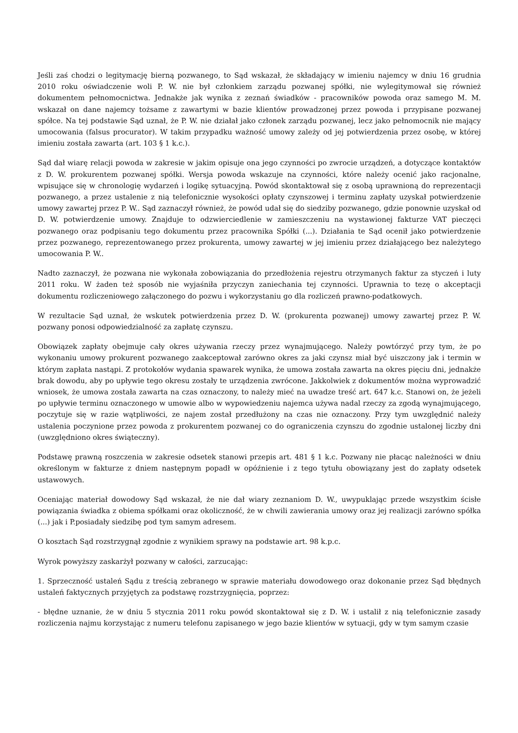Jeśli zaś chodzi o legitymację bierną pozwanego, to Sąd wskazał, że składający w imieniu najemcy w dniu 16 grudnia 2010 roku oświadczenie woli P. W. nie był członkiem zarządu pozwanej spółki, nie wylegitymował się również dokumentem pełnomocnictwa. Jednakże jak wynika z zeznań świadków - pracowników powoda oraz samego M. M. wskazał on dane najemcy tożsame z zawartymi w bazie klientów prowadzonej przez powoda i przypisane pozwanej spółce. Na tej podstawie Sąd uznał, że P. W. nie działał jako członek zarządu pozwanej, lecz jako pełnomocnik nie mający umocowania (falsus procurator). W takim przypadku ważność umowy zależy od jej potwierdzenia przez osobę, w której imieniu została zawarta (art. 103 § 1 k.c.).
Sąd dał wiarę relacji powoda w zakresie w jakim opisuje ona jego czynności po zwrocie urządzeń, a dotyczące kontaktów z D. W. prokurentem pozwanej spółki. Wersja powoda wskazuje na czynności, które należy ocenić jako racjonalne, wpisujące się w chronologię wydarzeń i logikę sytuacyjną. Powód skontaktował się z osobą uprawnioną do reprezentacji pozwanego, a przez ustalenie z nią telefonicznie wysokości opłaty czynszowej i terminu zapłaty uzyskał potwierdzenie umowy zawartej przez P. W.. Sąd zaznaczył również, że powód udał się do siedziby pozwanego, gdzie ponownie uzyskał od D. W. potwierdzenie umowy. Znajduje to odzwierciedlenie w zamieszczeniu na wystawionej fakturze VAT pieczęci pozwanego oraz podpisaniu tego dokumentu przez pracownika Spółki (...). Działania te Sąd ocenił jako potwierdzenie przez pozwanego, reprezentowanego przez prokurenta, umowy zawartej w jej imieniu przez działającego bez należytego umocowania P. W..
Nadto zaznaczył, że pozwana nie wykonała zobowiązania do przedłożenia rejestru otrzymanych faktur za styczeń i luty 2011 roku. W żaden też sposób nie wyjaśniła przyczyn zaniechania tej czynności. Uprawnia to tezę o akceptacji dokumentu rozliczeniowego załączonego do pozwu i wykorzystaniu go dla rozliczeń prawno-podatkowych.
W rezultacie Sąd uznał, że wskutek potwierdzenia przez D. W. (prokurenta pozwanej) umowy zawartej przez P. W. pozwany ponosi odpowiedzialność za zapłatę czynszu.
Obowiązek zapłaty obejmuje cały okres używania rzeczy przez wynajmującego. Należy powtórzyć przy tym, że po wykonaniu umowy prokurent pozwanego zaakceptował zarówno okres za jaki czynsz miał być uiszczony jak i termin w którym zapłata nastąpi. Z protokołów wydania spawarek wynika, że umowa została zawarta na okres pięciu dni, jednakże brak dowodu, aby po upływie tego okresu zostały te urządzenia zwrócone. Jakkolwiek z dokumentów można wyprowadzić wniosek, że umowa została zawarta na czas oznaczony, to należy mieć na uwadze treść art. 647 k.c. Stanowi on, że jeżeli po upływie terminu oznaczonego w umowie albo w wypowiedzeniu najemca używa nadal rzeczy za zgodą wynajmującego, poczytuje się w razie wątpliwości, ze najem został przedłużony na czas nie oznaczony. Przy tym uwzględnić należy ustalenia poczynione przez powoda z prokurentem pozwanej co do ograniczenia czynszu do zgodnie ustalonej liczby dni (uwzględniono okres świąteczny).
Podstawę prawną roszczenia w zakresie odsetek stanowi przepis art. 481 § 1 k.c. Pozwany nie płacąc należności w dniu określonym w fakturze z dniem następnym popadł w opóźnienie i z tego tytułu obowiązany jest do zapłaty odsetek ustawowych.
Oceniając materiał dowodowy Sąd wskazał, że nie dał wiary zeznaniom D. W., uwypuklając przede wszystkim ścisłe powiązania świadka z obiema spółkami oraz okoliczność, że w chwili zawierania umowy oraz jej realizacji zarówno spółka (...) jak i P.posiadały siedzibę pod tym samym adresem.
O kosztach Sąd rozstrzygnął zgodnie z wynikiem sprawy na podstawie art. 98 k.p.c.
Wyrok powyższy zaskarżył pozwany w całości, zarzucając:
1. Sprzeczność ustaleń Sądu z treścią zebranego w sprawie materiału dowodowego oraz dokonanie przez Sąd błędnych ustaleń faktycznych przyjętych za podstawę rozstrzygnięcia, poprzez:
- błędne uznanie, że w dniu 5 stycznia 2011 roku powód skontaktował się z D. W. i ustalił z nią telefonicznie zasady rozliczenia najmu korzystając z numeru telefonu zapisanego w jego bazie klientów w sytuacji, gdy w tym samym czasie